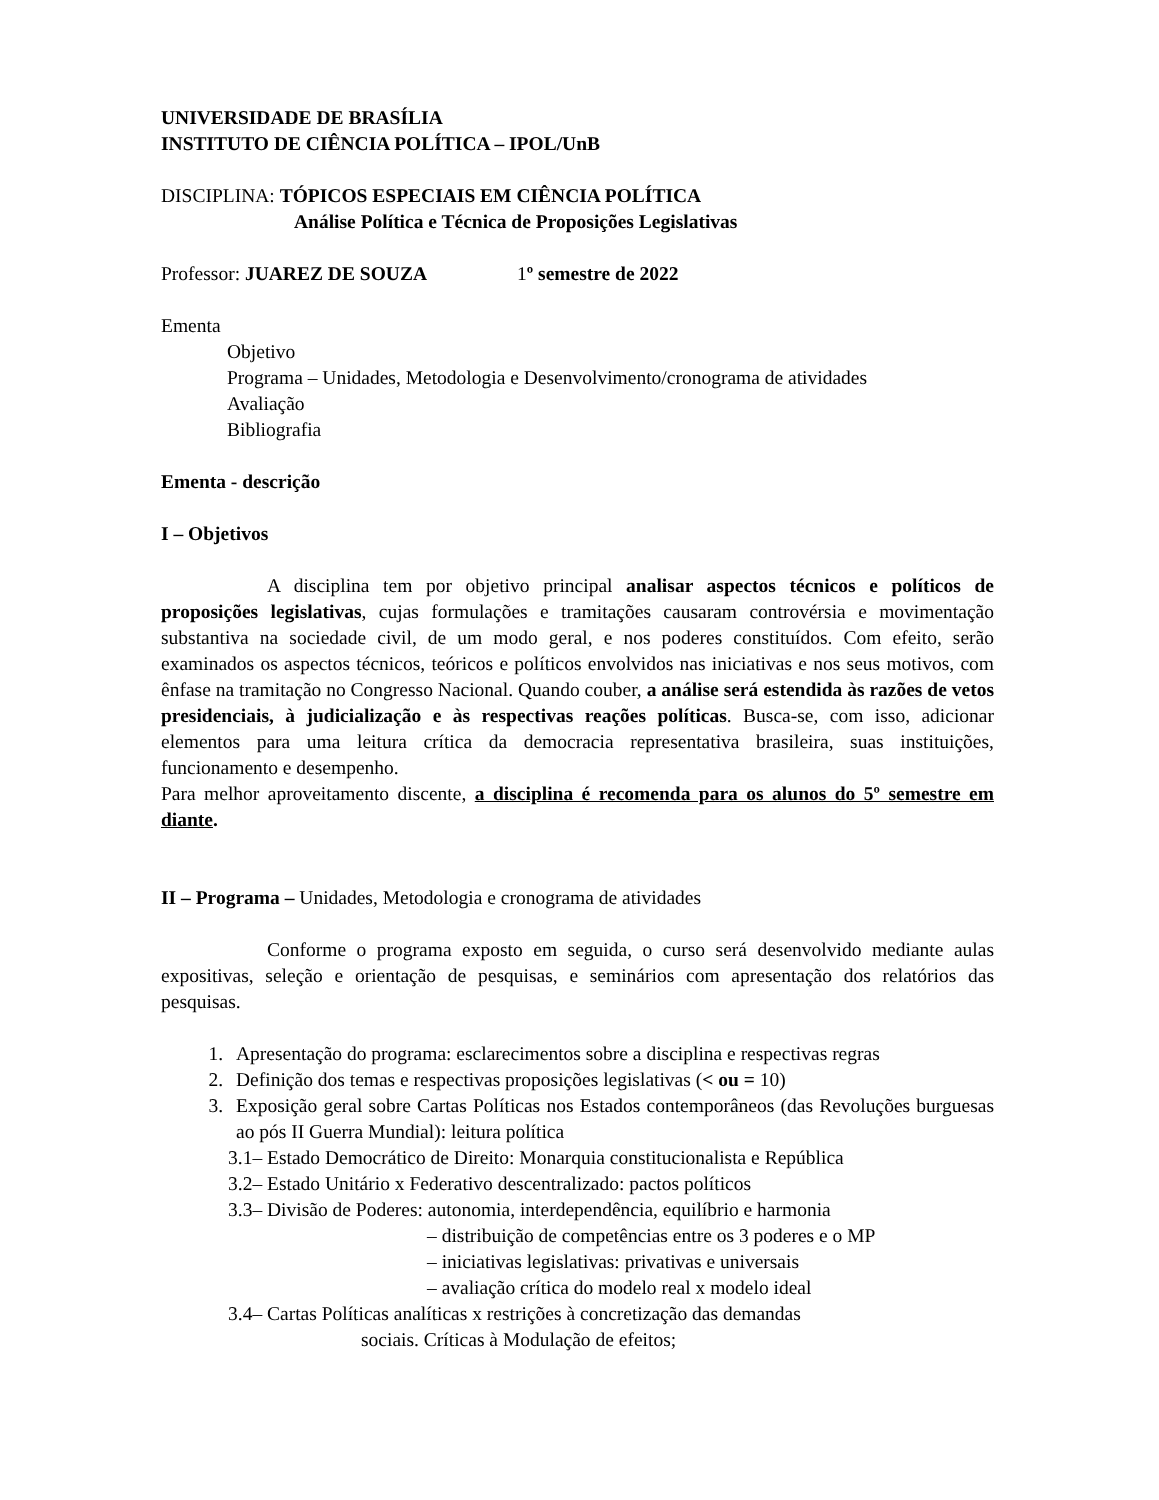UNIVERSIDADE DE BRASÍLIA
INSTITUTO DE CIÊNCIA POLÍTICA – IPOL/UnB
DISCIPLINA: TÓPICOS ESPECIAIS EM CIÊNCIA POLÍTICA
Análise Política e Técnica de Proposições Legislativas
Professor: JUAREZ DE SOUZA 1º semestre de 2022
Ementa
Objetivo
Programa – Unidades, Metodologia e Desenvolvimento/cronograma de atividades
Avaliação
Bibliografia
Ementa - descrição
I – Objetivos
A disciplina tem por objetivo principal analisar aspectos técnicos e políticos de proposições legislativas, cujas formulações e tramitações causaram controvérsia e movimentação substantiva na sociedade civil, de um modo geral, e nos poderes constituídos. Com efeito, serão examinados os aspectos técnicos, teóricos e políticos envolvidos nas iniciativas e nos seus motivos, com ênfase na tramitação no Congresso Nacional. Quando couber, a análise será estendida às razões de vetos presidenciais, à judicialização e às respectivas reações políticas. Busca-se, com isso, adicionar elementos para uma leitura crítica da democracia representativa brasileira, suas instituições, funcionamento e desempenho.
Para melhor aproveitamento discente, a disciplina é recomenda para os alunos do 5º semestre em diante.
II – Programa – Unidades, Metodologia e cronograma de atividades
Conforme o programa exposto em seguida, o curso será desenvolvido mediante aulas expositivas, seleção e orientação de pesquisas, e seminários com apresentação dos relatórios das pesquisas.
1. Apresentação do programa: esclarecimentos sobre a disciplina e respectivas regras
2. Definição dos temas e respectivas proposições legislativas (< ou = 10)
3. Exposição geral sobre Cartas Políticas nos Estados contemporâneos (das Revoluções burguesas ao pós II Guerra Mundial): leitura política
3.1– Estado Democrático de Direito: Monarquia constitucionalista e República
3.2– Estado Unitário x Federativo descentralizado: pactos políticos
3.3– Divisão de Poderes: autonomia, interdependência, equilíbrio e harmonia
– distribuição de competências entre os 3 poderes e o MP
– iniciativas legislativas: privativas e universais
– avaliação crítica do modelo real x modelo ideal
3.4– Cartas Políticas analíticas x restrições à concretização das demandas
sociais. Críticas à Modulação de efeitos;